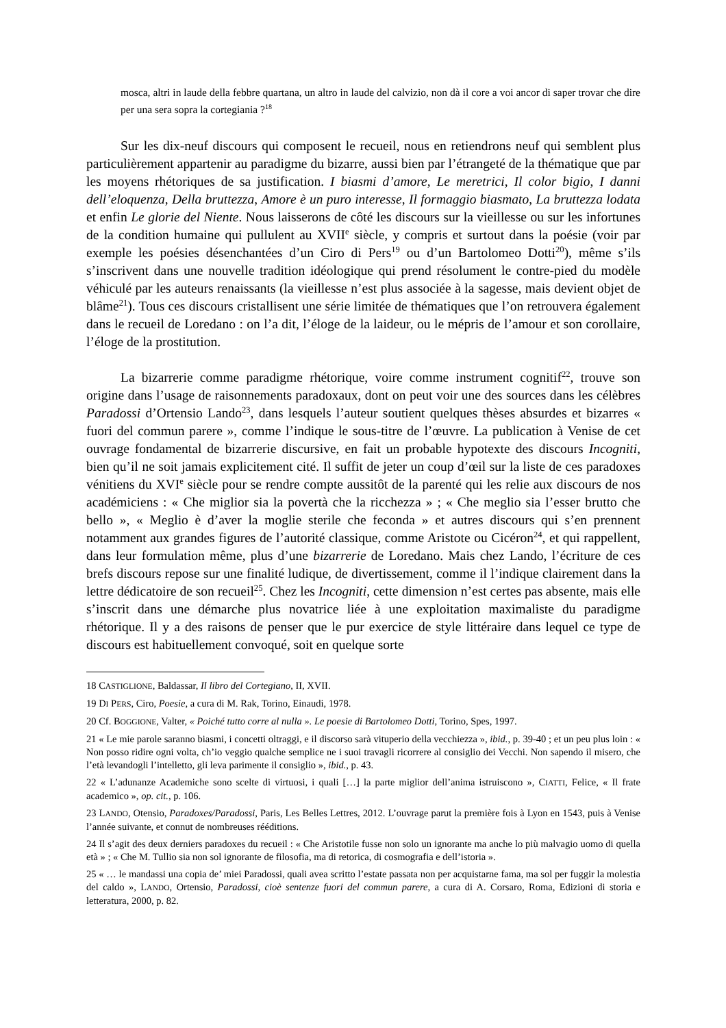mosca, altri in laude della febbre quartana, un altro in laude del calvizio, non dà il core a voi ancor di saper trovar che dire per una sera sopra la cortegiania ?<sup>18</sup>
Sur les dix-neuf discours qui composent le recueil, nous en retiendrons neuf qui semblent plus particulièrement appartenir au paradigme du bizarre, aussi bien par l’étrangeté de la thématique que par les moyens rhétoriques de sa justification. I biasmi d’amore, Le meretrici, Il color bigio, I danni dell’eloquenza, Della bruttezza, Amore è un puro interesse, Il formaggio biasmato, La bruttezza lodata et enfin Le glorie del Niente. Nous laisserons de côté les discours sur la vieillesse ou sur les infortunes de la condition humaine qui pullulent au XVII<sup>e</sup> siècle, y compris et surtout dans la poésie (voir par exemple les poésies désenchantées d’un Ciro di Pers<sup>19</sup> ou d’un Bartolomeo Dotti<sup>20</sup>), même s’ils s’inscrivent dans une nouvelle tradition idéologique qui prend résolument le contre-pied du modèle véhiculé par les auteurs renaissants (la vieillesse n’est plus associée à la sagesse, mais devient objet de blâme<sup>21</sup>). Tous ces discours cristallisent une série limitée de thématiques que l’on retrouvera également dans le recueil de Loredano : on l’a dit, l’éloge de la laideur, ou le mépris de l’amour et son corollaire, l’éloge de la prostitution.
La bizarrerie comme paradigme rhétorique, voire comme instrument cognitif<sup>22</sup>, trouve son origine dans l’usage de raisonnements paradoxaux, dont on peut voir une des sources dans les célèbres Paradossi d’Ortensio Lando<sup>23</sup>, dans lesquels l’auteur soutient quelques thèses absurdes et bizarres « fuori del commun parere », comme l’indique le sous-titre de l’œuvre. La publication à Venise de cet ouvrage fondamental de bizarrerie discursive, en fait un probable hypotexte des discours Incogniti, bien qu’il ne soit jamais explicitement cité. Il suffit de jeter un coup d’œil sur la liste de ces paradoxes vénitiens du XVI<sup>e</sup> siècle pour se rendre compte aussitôt de la parenté qui les relie aux discours de nos académiciens : « Che miglior sia la povertà che la ricchezza » ; « Che meglio sia l’esser brutto che bello », « Meglio è d’aver la moglie sterile che feconda » et autres discours qui s’en prennent notamment aux grandes figures de l’autorité classique, comme Aristote ou Cicéron<sup>24</sup>, et qui rappellent, dans leur formulation même, plus d’une bizarrerie de Loredano. Mais chez Lando, l’écriture de ces brefs discours repose sur une finalité ludique, de divertissement, comme il l’indique clairement dans la lettre dédicatoire de son recueil<sup>25</sup>. Chez les Incogniti, cette dimension n’est certes pas absente, mais elle s’inscrit dans une démarche plus novatrice liée à une exploitation maximaliste du paradigme rhétorique. Il y a des raisons de penser que le pur exercice de style littéraire dans lequel ce type de discours est habituellement convoqué, soit en quelque sorte
18 CASTIGLIONE, Baldassar, Il libro del Cortegiano, II, XVII.
19 DI PERS, Ciro, Poesie, a cura di M. Rak, Torino, Einaudi, 1978.
20 Cf. BOGGIONE, Valter, « Poiché tutto corre al nulla ». Le poesie di Bartolomeo Dotti, Torino, Spes, 1997.
21 « Le mie parole saranno biasmi, i concetti oltraggi, e il discorso sarà vituperio della vecchiezza », ibid., p. 39-40 ; et un peu plus loin : « Non posso ridire ogni volta, ch’io veggio qualche semplice ne i suoi travagli ricorrere al consiglio dei Vecchi. Non sapendo il misero, che l’età levandogli l’intelletto, gli leva parimente il consiglio », ibid., p. 43.
22 « L’adunanze Academiche sono scelte di virtuosi, i quali […] la parte miglior dell’anima istruiscono », CIATTI, Felice, « Il frate academico », op. cit., p. 106.
23 LANDO, Otensio, Paradoxes/Paradossi, Paris, Les Belles Lettres, 2012. L’ouvrage parut la première fois à Lyon en 1543, puis à Venise l’année suivante, et connut de nombreuses rééditions.
24 Il s’agit des deux derniers paradoxes du recueil : « Che Aristotile fusse non solo un ignorante ma anche lo più malvagio uomo di quella età » ; « Che M. Tullio sia non sol ignorante de filosofia, ma di retorica, di cosmografia e dell’istoria ».
25 « … le mandassi una copia de’ miei Paradossi, quali avea scritto l’estate passata non per acquistarne fama, ma sol per fuggir la molestia del caldo », LANDO, Ortensio, Paradossi, cioè sentenze fuori del commun parere, a cura di A. Corsaro, Roma, Edizioni di storia e letteratura, 2000, p. 82.